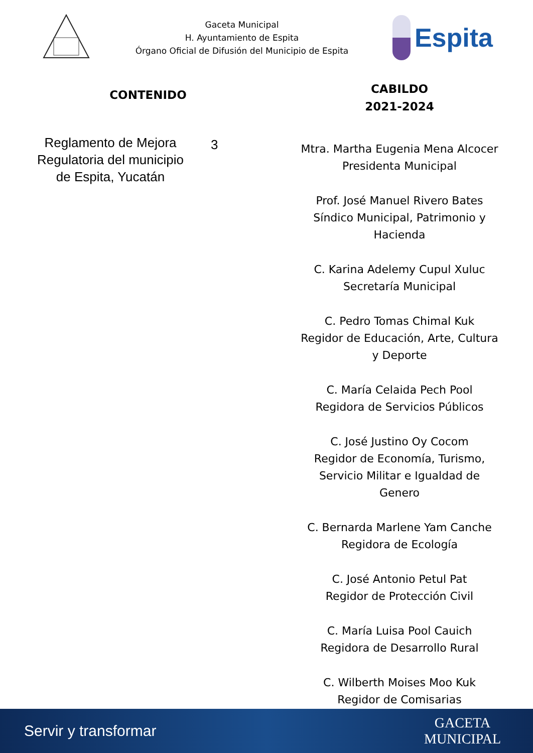Gaceta Municipal
H. Ayuntamiento de Espita
Órgano Oficial de Difusión del Municipio de Espita
Espita
CONTENIDO
Reglamento de Mejora Regulatoria del municipio de Espita, Yucatán
3
CABILDO
2021-2024
Mtra. Martha Eugenia Mena Alcocer
Presidenta Municipal
Prof. José Manuel Rivero Bates
Síndico Municipal, Patrimonio y
Hacienda
C. Karina Adelemy Cupul Xuluc
Secretaría Municipal
C. Pedro Tomas Chimal Kuk
Regidor de Educación, Arte, Cultura
y Deporte
C. María Celaida Pech Pool
Regidora de Servicios Públicos
C. José Justino Oy Cocom
Regidor de Economía, Turismo,
Servicio Militar e Igualdad de
Genero
C. Bernarda Marlene Yam Canche
Regidora de Ecología
C. José Antonio Petul Pat
Regidor de Protección Civil
C. María Luisa Pool Cauich
Regidora de Desarrollo Rural
C. Wilberth Moises Moo Kuk
Regidor de Comisarias
Servir y transformar
GACETA
MUNICIPAL